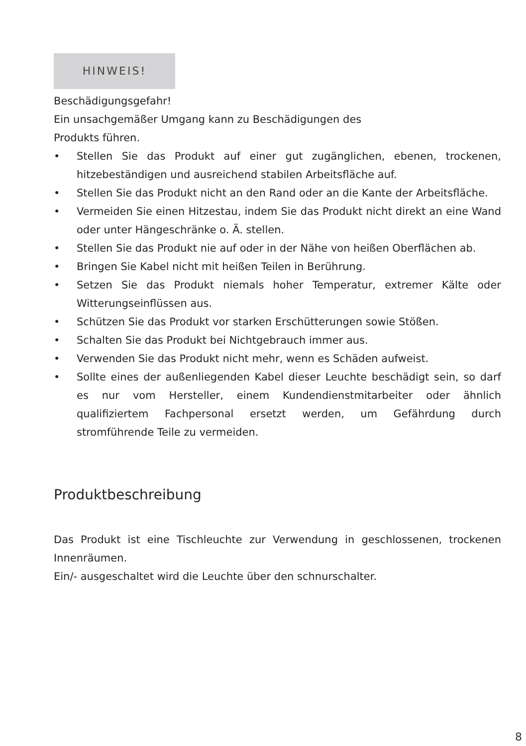HINWEIS!
Beschädigungsgefahr!
Ein unsachgemäßer Umgang kann zu Beschädigungen des
Produkts führen.
• Stellen Sie das Produkt auf einer gut zugänglichen, ebenen, trockenen, hitzebeständigen und ausreichend stabilen Arbeitsfläche auf.
• Stellen Sie das Produkt nicht an den Rand oder an die Kante der Arbeitsfläche.
• Vermeiden Sie einen Hitzestau, indem Sie das Produkt nicht direkt an eine Wand oder unter Hängeschränke o. Ä. stellen.
• Stellen Sie das Produkt nie auf oder in der Nähe von heißen Oberflächen ab.
• Bringen Sie Kabel nicht mit heißen Teilen in Berührung.
• Setzen Sie das Produkt niemals hoher Temperatur, extremer Kälte oder Witterungseinflüssen aus.
• Schützen Sie das Produkt vor starken Erschütterungen sowie Stößen.
• Schalten Sie das Produkt bei Nichtgebrauch immer aus.
• Verwenden Sie das Produkt nicht mehr, wenn es Schäden aufweist.
• Sollte eines der außenliegenden Kabel dieser Leuchte beschädigt sein, so darf es nur vom Hersteller, einem Kundendienstmitarbeiter oder ähnlich qualifiziertem Fachpersonal ersetzt werden, um Gefährdung durch stromführende Teile zu vermeiden.
Produktbeschreibung
Das Produkt ist eine Tischleuchte zur Verwendung in geschlossenen, trockenen Innenräumen.
Ein/- ausgeschaltet wird die Leuchte über den schnurschalter.
8